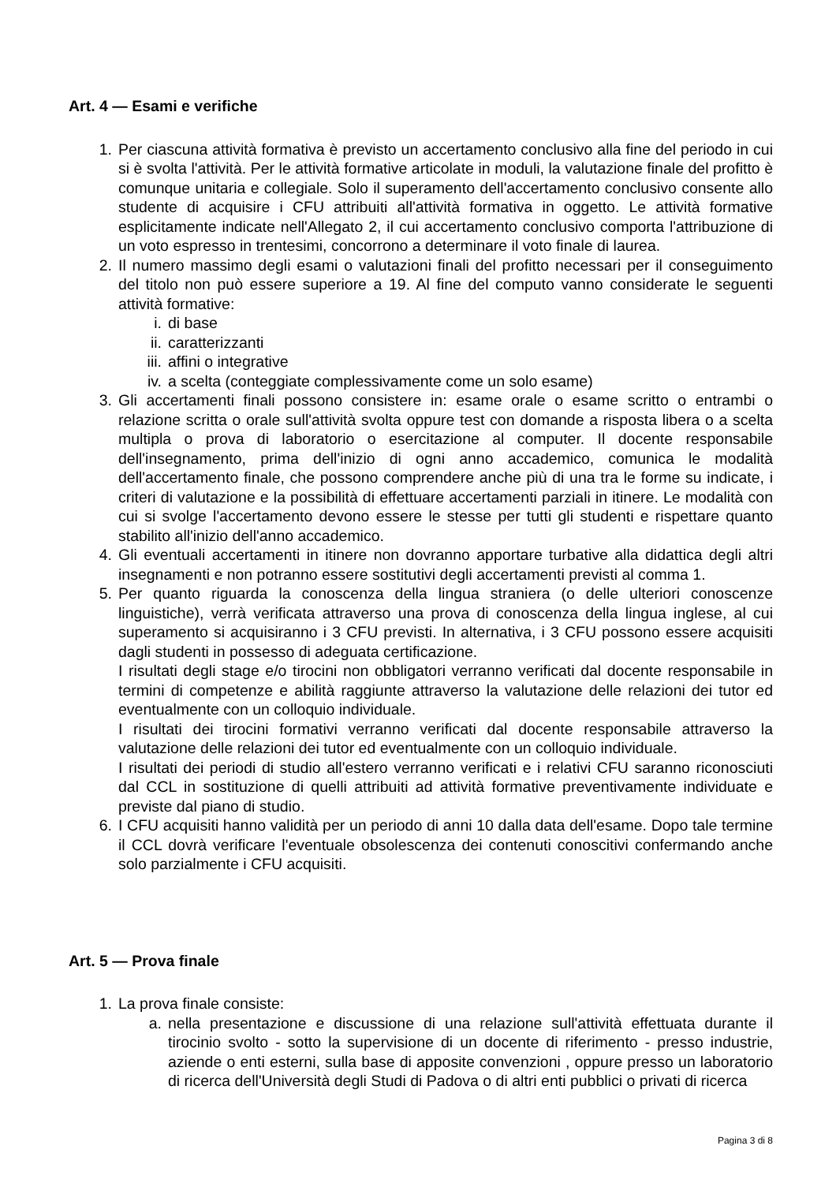Art. 4 — Esami e verifiche
1. Per ciascuna attività formativa è previsto un accertamento conclusivo alla fine del periodo in cui si è svolta l'attività. Per le attività formative articolate in moduli, la valutazione finale del profitto è comunque unitaria e collegiale. Solo il superamento dell'accertamento conclusivo consente allo studente di acquisire i CFU attribuiti all'attività formativa in oggetto. Le attività formative esplicitamente indicate nell'Allegato 2, il cui accertamento conclusivo comporta l'attribuzione di un voto espresso in trentesimi, concorrono a determinare il voto finale di laurea.
2. Il numero massimo degli esami o valutazioni finali del profitto necessari per il conseguimento del titolo non può essere superiore a 19. Al fine del computo vanno considerate le seguenti attività formative:
i. di base
ii. caratterizzanti
iii. affini o integrative
iv. a scelta (conteggiate complessivamente come un solo esame)
3. Gli accertamenti finali possono consistere in: esame orale o esame scritto o entrambi o relazione scritta o orale sull'attività svolta oppure test con domande a risposta libera o a scelta multipla o prova di laboratorio o esercitazione al computer. Il docente responsabile dell'insegnamento, prima dell'inizio di ogni anno accademico, comunica le modalità dell'accertamento finale, che possono comprendere anche più di una tra le forme su indicate, i criteri di valutazione e la possibilità di effettuare accertamenti parziali in itinere. Le modalità con cui si svolge l'accertamento devono essere le stesse per tutti gli studenti e rispettare quanto stabilito all'inizio dell'anno accademico.
4. Gli eventuali accertamenti in itinere non dovranno apportare turbative alla didattica degli altri insegnamenti e non potranno essere sostitutivi degli accertamenti previsti al comma 1.
5. Per quanto riguarda la conoscenza della lingua straniera (o delle ulteriori conoscenze linguistiche), verrà verificata attraverso una prova di conoscenza della lingua inglese, al cui superamento si acquisiranno i 3 CFU previsti. In alternativa, i 3 CFU possono essere acquisiti dagli studenti in possesso di adeguata certificazione.
I risultati degli stage e/o tirocini non obbligatori verranno verificati dal docente responsabile in termini di competenze e abilità raggiunte attraverso la valutazione delle relazioni dei tutor ed eventualmente con un colloquio individuale.
I risultati dei tirocini formativi verranno verificati dal docente responsabile attraverso la valutazione delle relazioni dei tutor ed eventualmente con un colloquio individuale.
I risultati dei periodi di studio all'estero verranno verificati e i relativi CFU saranno riconosciuti dal CCL in sostituzione di quelli attribuiti ad attività formative preventivamente individuate e previste dal piano di studio.
6. I CFU acquisiti hanno validità per un periodo di anni 10 dalla data dell'esame. Dopo tale termine il CCL dovrà verificare l'eventuale obsolescenza dei contenuti conoscitivi confermando anche solo parzialmente i CFU acquisiti.
Art. 5 — Prova finale
1. La prova finale consiste:
a. nella presentazione e discussione di una relazione sull'attività effettuata durante il tirocinio svolto - sotto la supervisione di un docente di riferimento - presso industrie, aziende o enti esterni, sulla base di apposite convenzioni , oppure presso un laboratorio di ricerca dell'Università degli Studi di Padova o di altri enti pubblici o privati di ricerca
Pagina 3 di 8